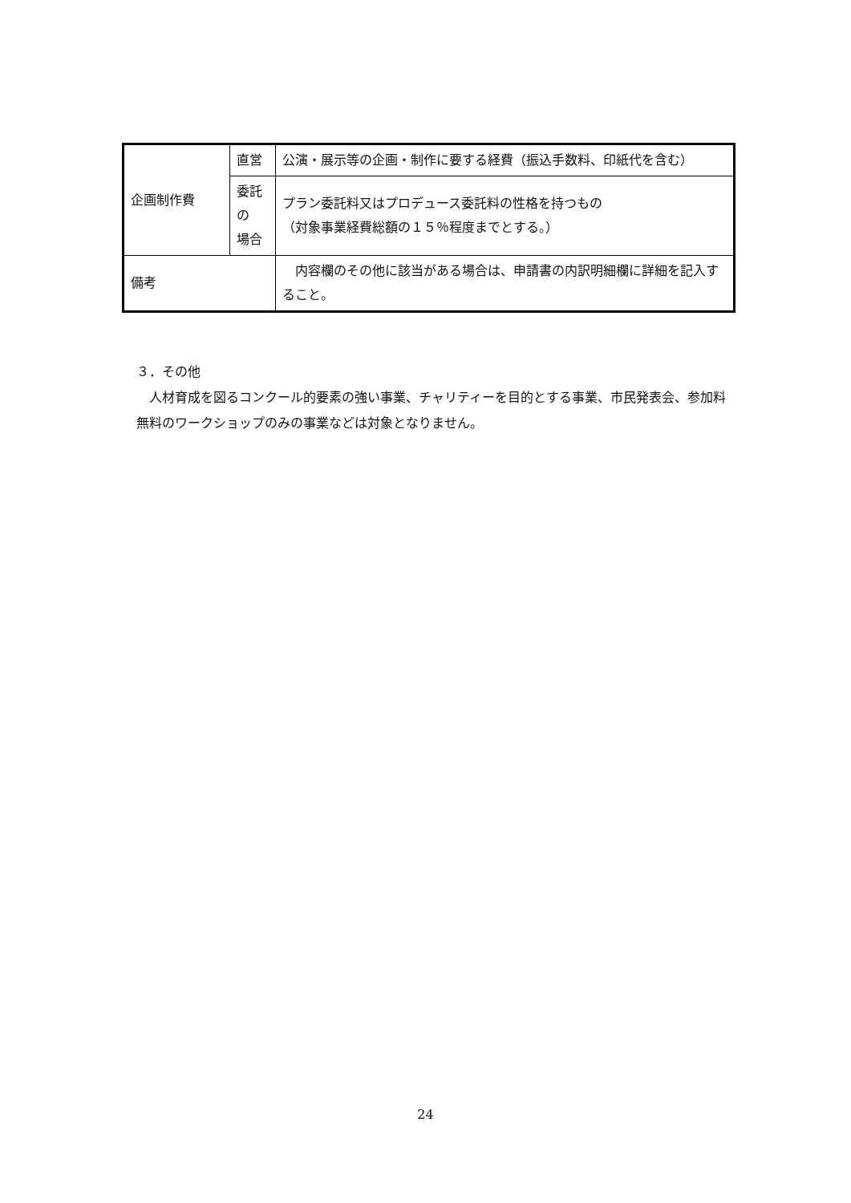| 企画制作費 | 直営 | 公演・展示等の企画・制作に要する経費（振込手数料、印紙代を含む） |
| | 委託 の 場合 | プラン委託料又はプロデュース委託料の性格を持つもの （対象事業経費総額の１５％程度までとする。） |
| 備考 | | 内容欄のその他に該当がある場合は、申請書の内訳明細欄に詳細を記入すること。 |
３．その他
　人材育成を図るコンクール的要素の強い事業、チャリティーを目的とする事業、市民発表会、参加料無料のワークショップのみの事業などは対象となりません。
24